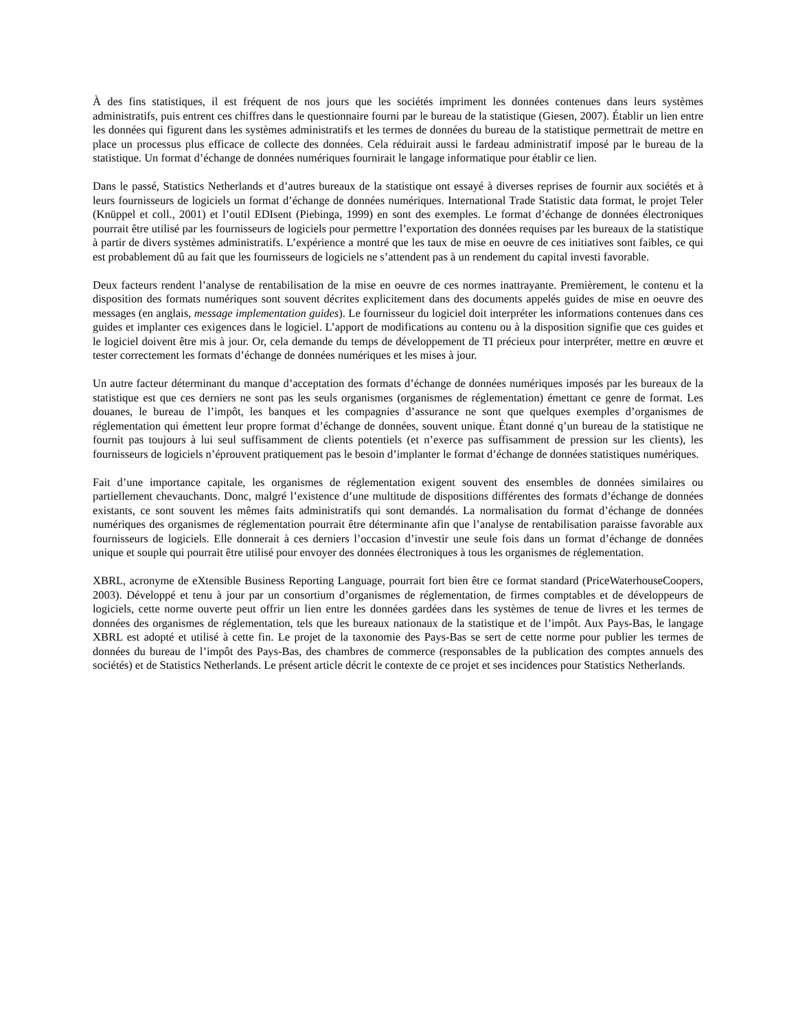À des fins statistiques, il est fréquent de nos jours que les sociétés impriment les données contenues dans leurs systèmes administratifs, puis entrent ces chiffres dans le questionnaire fourni par le bureau de la statistique (Giesen, 2007). Établir un lien entre les données qui figurent dans les systèmes administratifs et les termes de données du bureau de la statistique permettrait de mettre en place un processus plus efficace de collecte des données. Cela réduirait aussi le fardeau administratif imposé par le bureau de la statistique. Un format d’échange de données numériques fournirait le langage informatique pour établir ce lien.
Dans le passé, Statistics Netherlands et d’autres bureaux de la statistique ont essayé à diverses reprises de fournir aux sociétés et à leurs fournisseurs de logiciels un format d’échange de données numériques. International Trade Statistic data format, le projet Teler (Knüppel et coll., 2001) et l’outil EDIsent (Piebinga, 1999) en sont des exemples. Le format d’échange de données électroniques pourrait être utilisé par les fournisseurs de logiciels pour permettre l’exportation des données requises par les bureaux de la statistique à partir de divers systèmes administratifs. L’expérience a montré que les taux de mise en oeuvre de ces initiatives sont faibles, ce qui est probablement dû au fait que les fournisseurs de logiciels ne s’attendent pas à un rendement du capital investi favorable.
Deux facteurs rendent l’analyse de rentabilisation de la mise en oeuvre de ces normes inattrayante. Premièrement, le contenu et la disposition des formats numériques sont souvent décrites explicitement dans des documents appelés guides de mise en oeuvre des messages (en anglais, message implementation guides). Le fournisseur du logiciel doit interpréter les informations contenues dans ces guides et implanter ces exigences dans le logiciel. L’apport de modifications au contenu ou à la disposition signifie que ces guides et le logiciel doivent être mis à jour. Or, cela demande du temps de développement de TI précieux pour interpréter, mettre en œuvre et tester correctement les formats d’échange de données numériques et les mises à jour.
Un autre facteur déterminant du manque d’acceptation des formats d’échange de données numériques imposés par les bureaux de la statistique est que ces derniers ne sont pas les seuls organismes (organismes de réglementation) émettant ce genre de format. Les douanes, le bureau de l’impôt, les banques et les compagnies d’assurance ne sont que quelques exemples d’organismes de réglementation qui émettent leur propre format d’échange de données, souvent unique. Étant donné q’un bureau de la statistique ne fournit pas toujours à lui seul suffisamment de clients potentiels (et n’exerce pas suffisamment de pression sur les clients), les fournisseurs de logiciels n’éprouvent pratiquement pas le besoin d’implanter le format d’échange de données statistiques numériques.
Fait d’une importance capitale, les organismes de réglementation exigent souvent des ensembles de données similaires ou partiellement chevauchants. Donc, malgré l’existence d’une multitude de dispositions différentes des formats d’échange de données existants, ce sont souvent les mêmes faits administratifs qui sont demandés. La normalisation du format d’échange de données numériques des organismes de réglementation pourrait être déterminante afin que l’analyse de rentabilisation paraisse favorable aux fournisseurs de logiciels. Elle donnerait à ces derniers l’occasion d’investir une seule fois dans un format d’échange de données unique et souple qui pourrait être utilisé pour envoyer des données électroniques à tous les organismes de réglementation.
XBRL, acronyme de eXtensible Business Reporting Language, pourrait fort bien être ce format standard (PriceWaterhouseCoopers, 2003). Développé et tenu à jour par un consortium d’organismes de réglementation, de firmes comptables et de développeurs de logiciels, cette norme ouverte peut offrir un lien entre les données gardées dans les systèmes de tenue de livres et les termes de données des organismes de réglementation, tels que les bureaux nationaux de la statistique et de l’impôt. Aux Pays-Bas, le langage XBRL est adopté et utilisé à cette fin. Le projet de la taxonomie des Pays-Bas se sert de cette norme pour publier les termes de données du bureau de l’impôt des Pays-Bas, des chambres de commerce (responsables de la publication des comptes annuels des sociétés) et de Statistics Netherlands. Le présent article décrit le contexte de ce projet et ses incidences pour Statistics Netherlands.